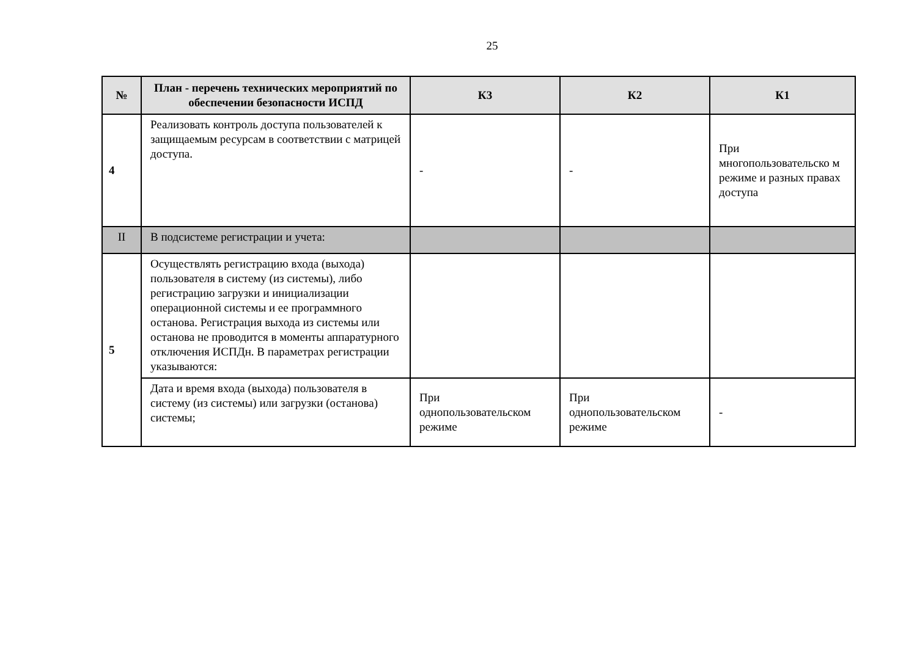25
| № | План - перечень технических мероприятий по обеспечении безопасности ИСПД | К3 | К2 | К1 |
| --- | --- | --- | --- | --- |
| 4 | Реализовать контроль доступа пользователей к защищаемым ресурсам в соответствии с матрицей доступа. | - | - | При многопользовательско м режиме и разных правах доступа |
| II | В подсистеме регистрации и учета: | | | |
| 5 | Осуществлять регистрацию входа (выхода) пользователя в систему (из системы), либо регистрацию загрузки и инициализации операционной системы и ее программного останова. Регистрация выхода из системы или останова не проводится в моменты аппаратурного отключения ИСПДн. В параметрах регистрации указываются: | | | |
| | Дата и время входа (выхода) пользователя в систему (из системы) или загрузки (останова) системы; | При однопользовательском режиме | При однопользовательском режиме | - |